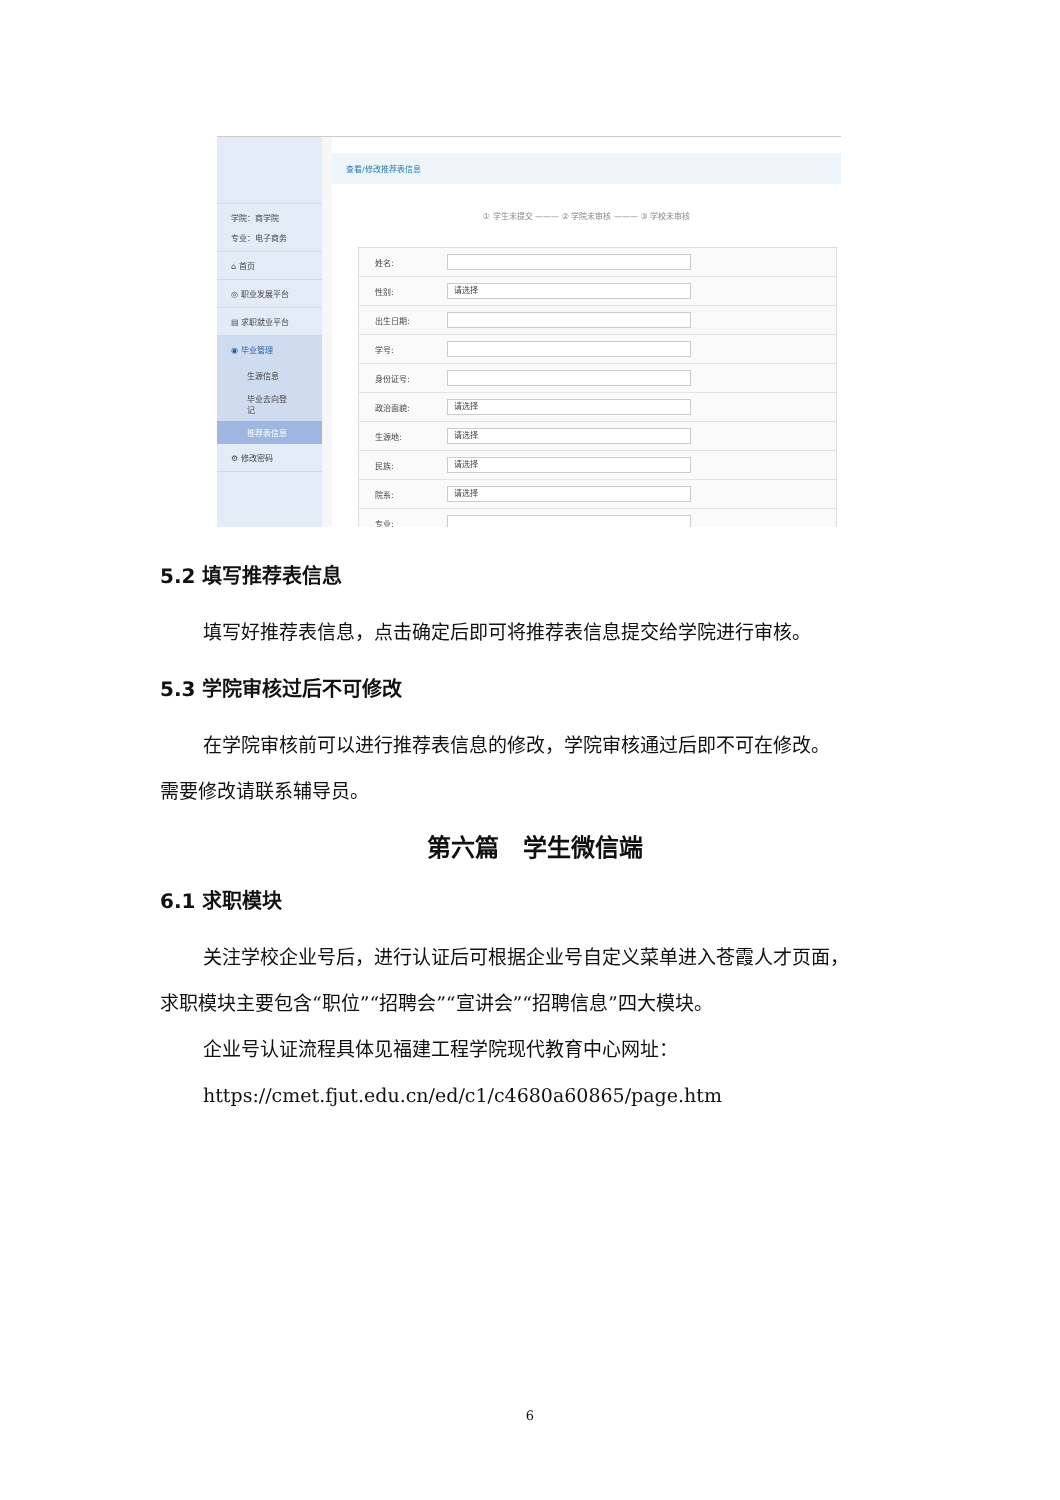学院：商学院
专业：电子商务
⌂ 首页
◎ 职业发展平台
▤ 求职就业平台
◉ 毕业管理
生源信息
毕业去向登记
推荐表信息
⚙ 修改密码
查看/修改推荐表信息
① 学生未提交 ——— ② 学院未审核 ——— ③ 学校未审核
姓名:
性别: 请选择
出生日期:
学号:
身份证号:
政治面貌: 请选择
生源地: 请选择
民族: 请选择
院系: 请选择
专业:
5.2 填写推荐表信息
填写好推荐表信息，点击确定后即可将推荐表信息提交给学院进行审核。
5.3 学院审核过后不可修改
在学院审核前可以进行推荐表信息的修改，学院审核通过后即不可在修改。
需要修改请联系辅导员。
第六篇　学生微信端
6.1 求职模块
关注学校企业号后，进行认证后可根据企业号自定义菜单进入苍霞人才页面，
求职模块主要包含“职位”“招聘会”“宣讲会”“招聘信息”四大模块。
企业号认证流程具体见福建工程学院现代教育中心网址：
https://cmet.fjut.edu.cn/ed/c1/c4680a60865/page.htm
6